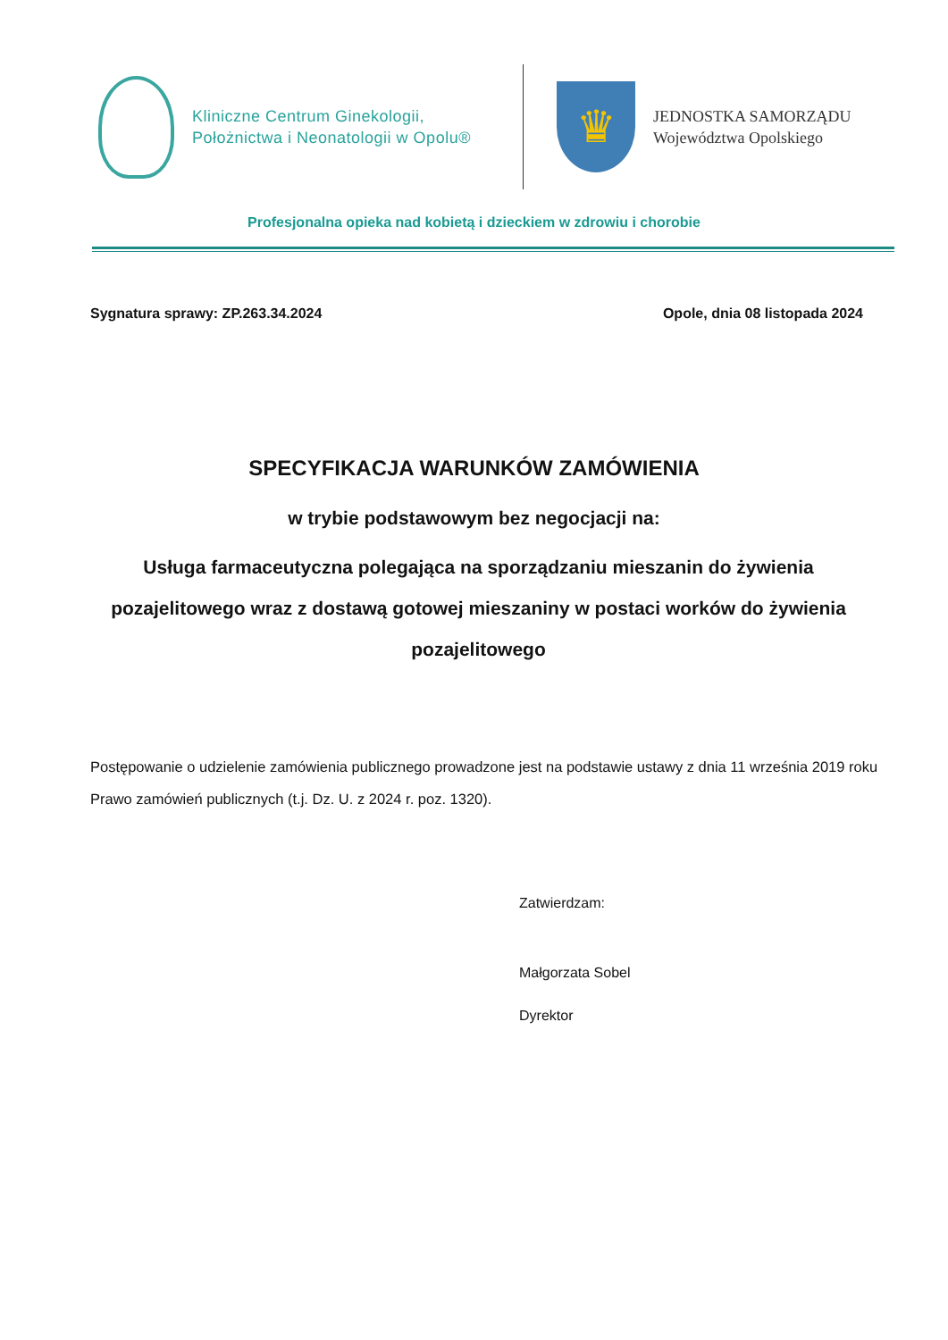Kliniczne Centrum Ginekologii,
Położnictwa i Neonatologii w Opolu®
♛
JEDNOSTKA SAMORZĄDU
Województwa Opolskiego
Profesjonalna opieka nad kobietą i dzieckiem w zdrowiu i chorobie
Sygnatura sprawy: ZP.263.34.2024 Opole, dnia 08 listopada 2024
SPECYFIKACJA WARUNKÓW ZAMÓWIENIA
w trybie podstawowym bez negocjacji na:
Usługa farmaceutyczna polegająca na sporządzaniu mieszanin do żywienia pozajelitowego wraz z dostawą gotowej mieszaniny w postaci worków do żywienia pozajelitowego
Postępowanie o udzielenie zamówienia publicznego prowadzone jest na podstawie ustawy z dnia 11 września 2019 roku Prawo zamówień publicznych (t.j. Dz. U. z 2024 r. poz. 1320).
Zatwierdzam:
Małgorzata Sobel
Dyrektor